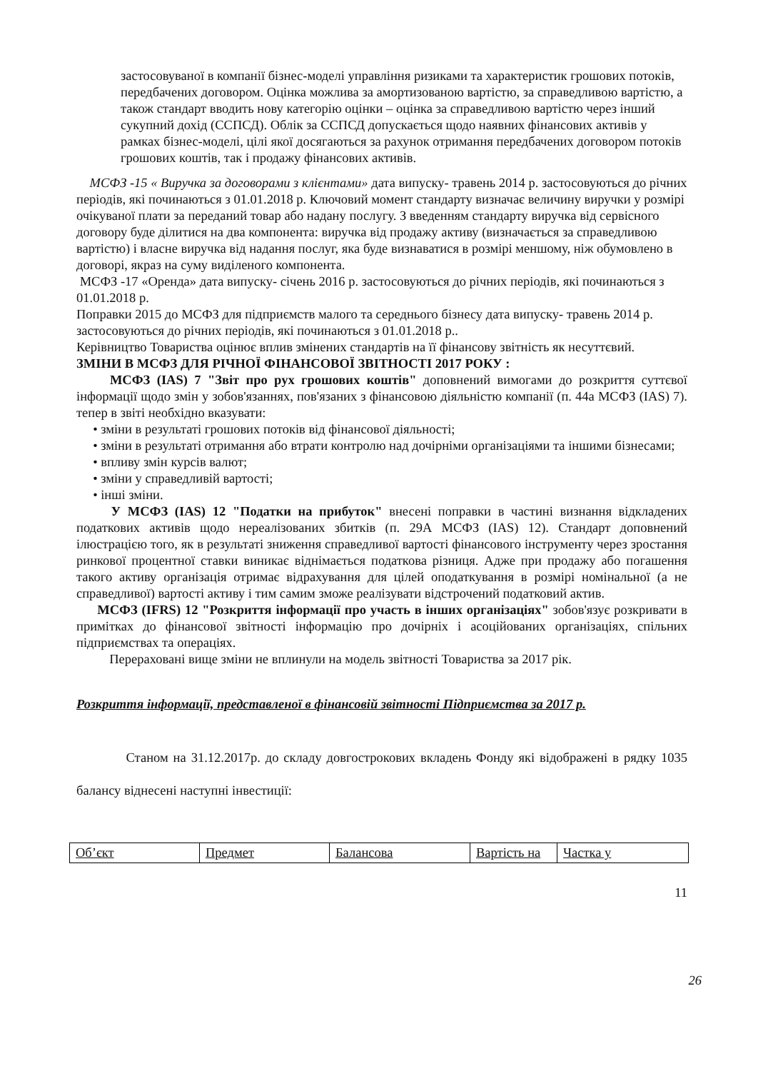застосовуваної в компанії бізнес-моделі управління ризиками та характеристик грошових потоків, передбачених договором. Оцінка можлива за амортизованою вартістю, за справедливою вартістю, а також стандарт вводить нову категорію оцінки – оцінка за справедливою вартістю через інший сукупний дохід (ССПСД). Облік за ССПСД допускається щодо наявних фінансових активів у рамках бізнес-моделі, цілі якої досягаються за рахунок отримання передбачених договором потоків грошових коштів, так і продажу фінансових активів.
МСФЗ -15 « Виручка за договорами з клієнтами» дата випуску- травень 2014 р. застосовуються до річних періодів, які починаються з 01.01.2018 р. Ключовий момент стандарту визначає величину виручки у розмірі очікуваної плати за переданий товар або надану послугу. З введенням стандарту виручка від сервісного договору буде ділитися на два компонента: виручка від продажу активу (визначається за справедливою вартістю) і власне виручка від надання послуг, яка буде визнаватися в розмірі меншому, ніж обумовлено в договорі, якраз на суму виділеного компонента.
МСФЗ -17 «Оренда» дата випуску- січень 2016 р. застосовуються до річних періодів, які починаються з 01.01.2018 р.
Поправки 2015 до МСФЗ для підприємств малого та середнього бізнесу дата випуску- травень 2014 р. застосовуються до річних періодів, які починаються з 01.01.2018 р..
Керівництво Товариства оцінює вплив змінених стандартів на її фінансову звітність як несуттєвий.
ЗМІНИ В МСФЗ ДЛЯ РІЧНОЇ ФІНАНСОВОЇ ЗВІТНОСТІ 2017 РОКУ :
МСФЗ (IAS) 7 "Звіт про рух грошових коштів" доповнений вимогами до розкриття суттєвої інформації щодо змін у зобов'язаннях, пов'язаних з фінансовою діяльністю компанії (п. 44а МСФЗ (IAS) 7). тепер в звіті необхідно вказувати:
• зміни в результаті грошових потоків від фінансової діяльності;
• зміни в результаті отримання або втрати контролю над дочірніми організаціями та іншими бізнесами;
• впливу змін курсів валют;
• зміни у справедливій вартості;
• інші зміни.
У МСФЗ (IAS) 12 "Податки на прибуток" внесені поправки в частині визнання відкладених податкових активів щодо нереалізованих збитків (п. 29А МСФЗ (IAS) 12). Стандарт доповнений ілюстрацією того, як в результаті зниження справедливої вартості фінансового інструменту через зростання ринкової процентної ставки виникає віднімається податкова різниця. Адже при продажу або погашення такого активу організація отримає відрахування для цілей оподаткування в розмірі номінальної (а не справедливої) вартості активу і тим самим зможе реалізувати відстрочений податковий актив.
МСФЗ (IFRS) 12 "Розкриття інформації про участь в інших організаціях" зобов'язує розкривати в примітках до фінансової звітності інформацію про дочірніх і асоційованих організаціях, спільних підприємствах та операціях.
Перераховані вище зміни не вплинули на модель звітності Товариства за 2017 рік.
Розкриття інформації, представленої в фінансовій звітності Підприємства за 2017 р.
Станом на 31.12.2017р. до складу довгострокових вкладень Фонду які відображені в рядку 1035 балансу віднесені наступні інвестиції:
| Об’єкт | Предмет | Балансова | Вартість на | Частка у |
11
26